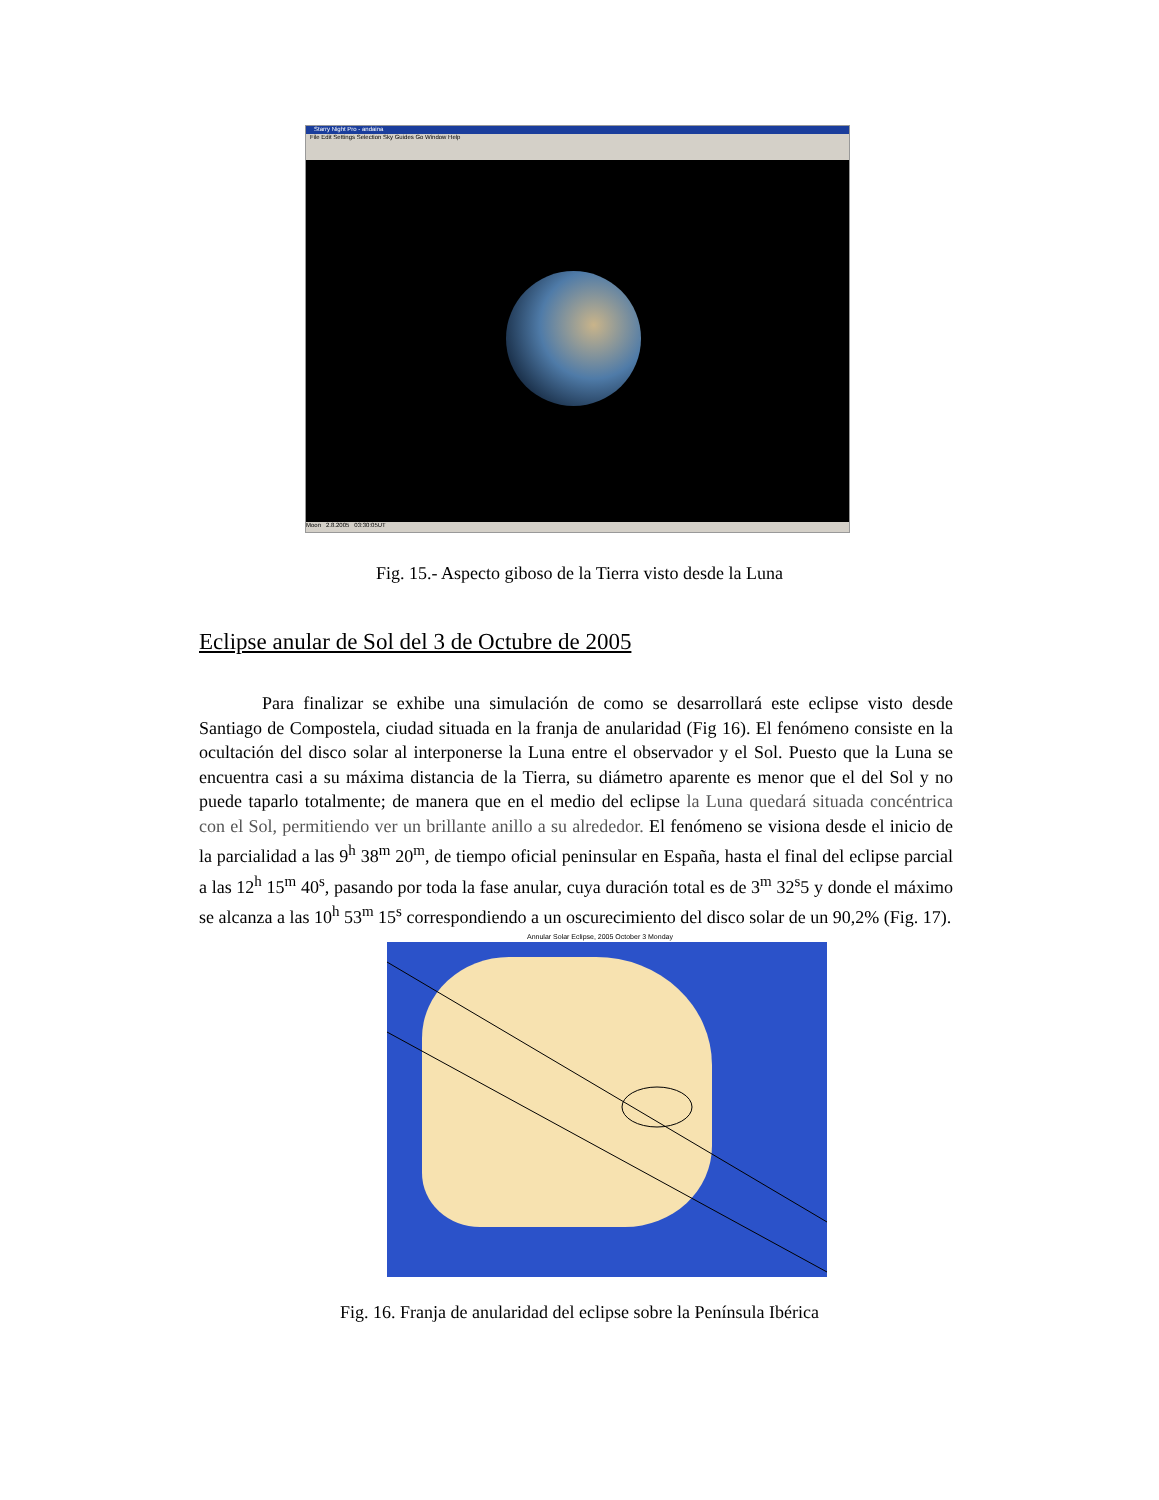Starry Night Pro - andaina
File Edit Settings Selection Sky Guides Go Window Help
Moon 2.8.2005 03:30:05UT
Fig. 15.- Aspecto giboso de la Tierra visto desde la Luna
Eclipse anular de Sol del 3 de Octubre de 2005
Para finalizar se exhibe una simulación de como se desarrollará este eclipse visto desde Santiago de Compostela, ciudad situada en la franja de anularidad (Fig 16). El fenómeno consiste en la ocultación del disco solar al interponerse la Luna entre el observador y el Sol. Puesto que la Luna se encuentra casi a su máxima distancia de la Tierra, su diámetro aparente es menor que el del Sol y no puede taparlo totalmente; de manera que en el medio del eclipse la Luna quedará situada concéntrica con el Sol, permitiendo ver un brillante anillo a su alrededor. El fenómeno se visiona desde el inicio de la parcialidad a las 9<sup>h</sup> 38<sup>m</sup> 20<sup>m</sup>, de tiempo oficial peninsular en España, hasta el final del eclipse parcial a las 12<sup>h</sup> 15<sup>m</sup> 40<sup>s</sup>, pasando por toda la fase anular, cuya duración total es de 3<sup>m</sup> 32<sup>s</sup>5 y donde el máximo se alcanza a las 10<sup>h</sup> 53<sup>m</sup> 15<sup>s</sup> correspondiendo a un oscurecimiento del disco solar de un 90,2% (Fig. 17).
Annular Solar Eclipse, 2005 October 3 Monday
Fig. 16. Franja de anularidad del eclipse sobre la Península Ibérica